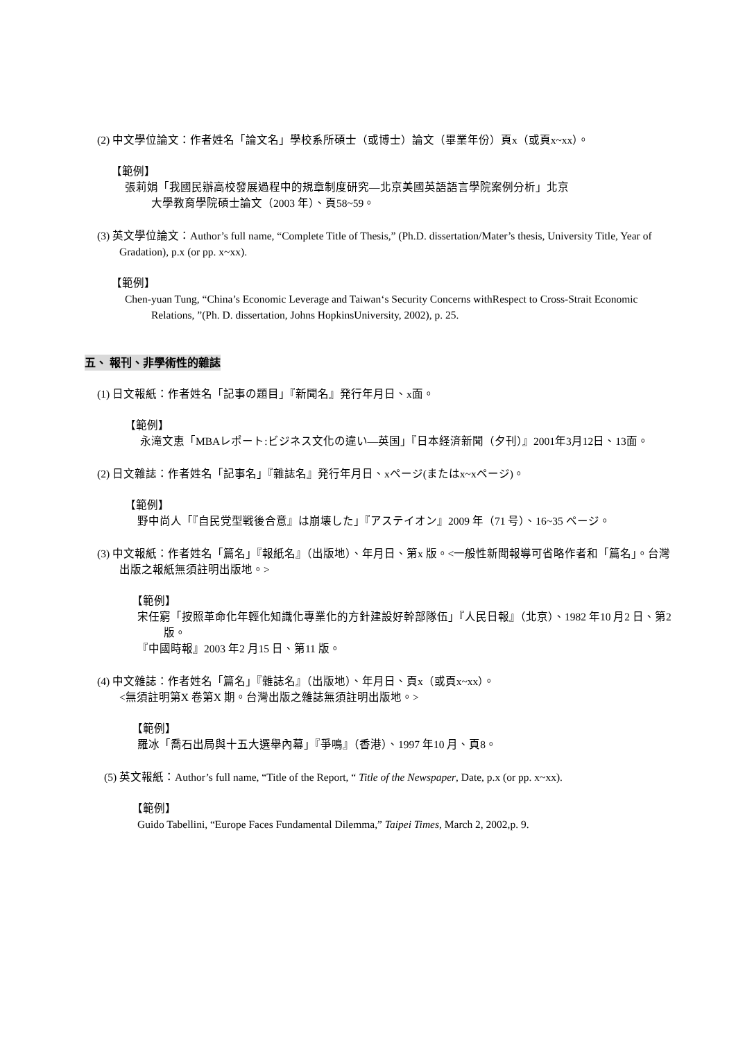(2) 中文學位論文：作者姓名「論文名」學校系所碩士（或博士）論文（畢業年份）頁x（或頁x~xx）。
【範例】
張莉娟「我國民辦高校發展過程中的規章制度研究—北京美國英語語言學院案例分析」北京
大學教育學院碩士論文（2003 年）、頁58~59。
(3) 英文學位論文：Author’s full name, “Complete Title of Thesis,” (Ph.D. dissertation/Mater’s thesis, University Title, Year of Gradation), p.x (or pp. x~xx).
【範例】
Chen-yuan Tung, “China’s Economic Leverage and Taiwan‘s Security Concerns withRespect to Cross-Strait Economic Relations, ”(Ph. D. dissertation, Johns HopkinsUniversity, 2002), p. 25.
五、 報刊、非學術性的雜誌
(1) 日文報紙：作者姓名「記事の題目」『新聞名』発行年月日、x面。
【範例】
永滝文恵「MBAレポート:ビジネス文化の違い—英国」『日本経済新聞（夕刊）』2001年3月12日、13面。
(2) 日文雜誌：作者姓名「記事名」『雜誌名』発行年月日、xページ(またはx~xページ)。
【範例】
野中尚人「『自民党型戦後合意』は崩壊した」『アステイオン』2009 年（71 号）、16~35 ページ。
(3) 中文報紙：作者姓名「篇名」『報紙名』（出版地）、年月日、第x 版。<一般性新聞報導可省略作者和「篇名」。台灣出版之報紙無須註明出版地。>
【範例】
宋任窮「按照革命化年輕化知識化專業化的方針建設好幹部隊伍」『人民日報』（北京）、1982 年10 月2 日、第2 版。
『中國時報』2003 年2 月15 日、第11 版。
(4) 中文雜誌：作者姓名「篇名」『雜誌名』（出版地）、年月日、頁x（或頁x~xx）。
<無須註明第X 卷第X 期。台灣出版之雜誌無須註明出版地。>
【範例】
羅冰「喬石出局與十五大選舉內幕」『爭鳴』（香港）、1997 年10 月、頁8。
(5) 英文報紙：Author’s full name, “Title of the Report, “ Title of the Newspaper, Date, p.x (or pp. x~xx).
【範例】
Guido Tabellini, “Europe Faces Fundamental Dilemma,” Taipei Times, March 2, 2002,p. 9.